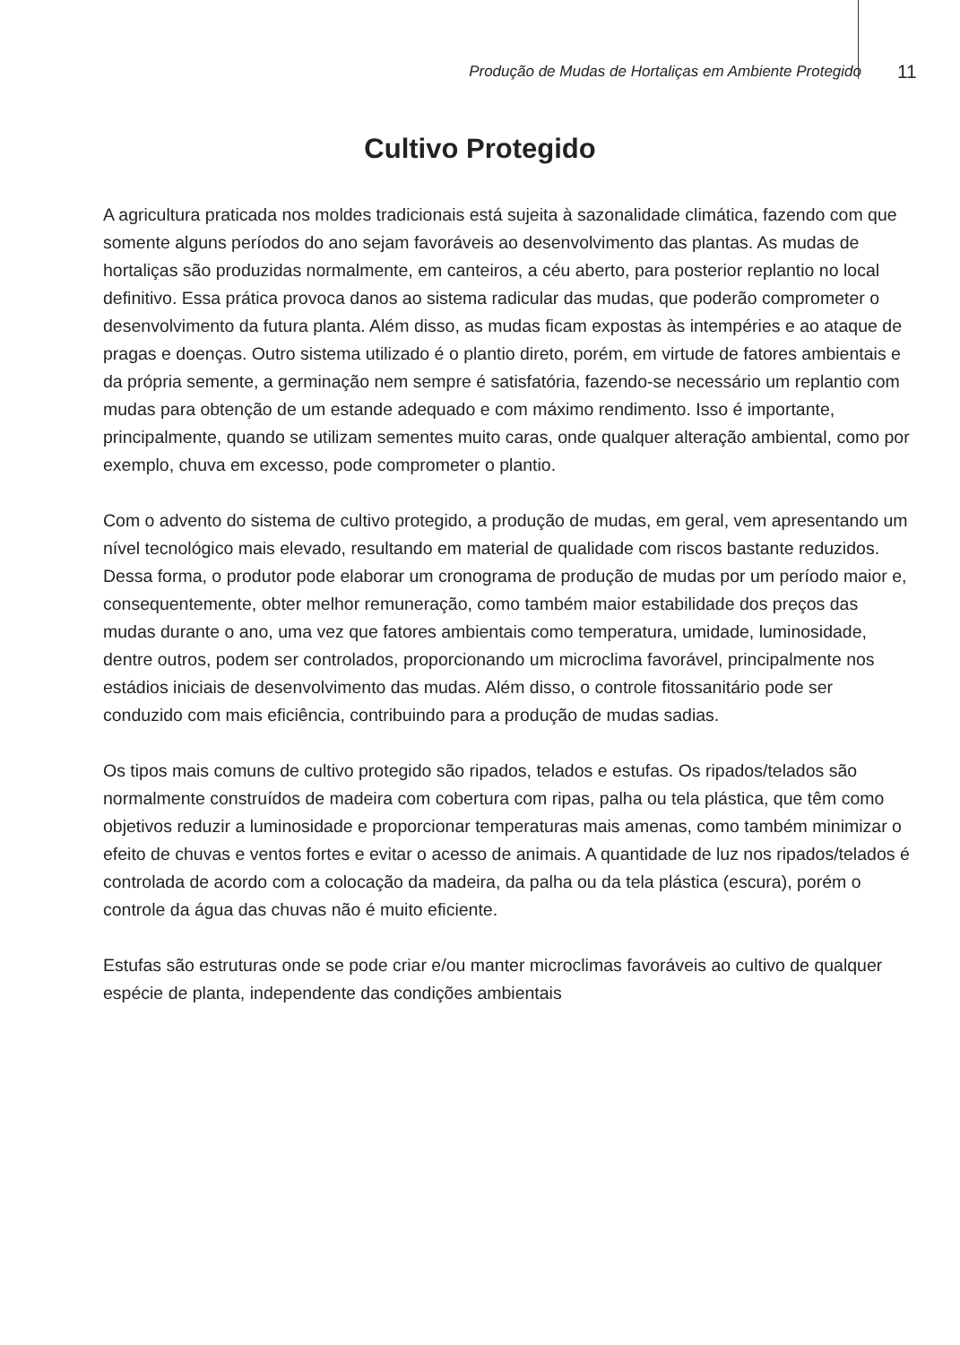Produção de Mudas de Hortaliças em Ambiente Protegido 11
Cultivo Protegido
A agricultura praticada nos moldes tradicionais está sujeita à sazonalidade climática, fazendo com que somente alguns períodos do ano sejam favoráveis ao desenvolvimento das plantas. As mudas de hortaliças são produzidas normalmente, em canteiros, a céu aberto, para posterior replantio no local definitivo. Essa prática provoca danos ao sistema radicular das mudas, que poderão comprometer o desenvolvimento da futura planta. Além disso, as mudas ficam expostas às intempéries e ao ataque de pragas e doenças. Outro sistema utilizado é o plantio direto, porém, em virtude de fatores ambientais e da própria semente, a germinação nem sempre é satisfatória, fazendo-se necessário um replantio com mudas para obtenção de um estande adequado e com máximo rendimento. Isso é importante, principalmente, quando se utilizam sementes muito caras, onde qualquer alteração ambiental, como por exemplo, chuva em excesso, pode comprometer o plantio.
Com o advento do sistema de cultivo protegido, a produção de mudas, em geral, vem apresentando um nível tecnológico mais elevado, resultando em material de qualidade com riscos bastante reduzidos. Dessa forma, o produtor pode elaborar um cronograma de produção de mudas por um período maior e, consequentemente, obter melhor remuneração, como também maior estabilidade dos preços das mudas durante o ano, uma vez que fatores ambientais como temperatura, umidade, luminosidade, dentre outros, podem ser controlados, proporcionando um microclima favorável, principalmente nos estádios iniciais de desenvolvimento das mudas. Além disso, o controle fitossanitário pode ser conduzido com mais eficiência, contribuindo para a produção de mudas sadias.
Os tipos mais comuns de cultivo protegido são ripados, telados e estufas. Os ripados/telados são normalmente construídos de madeira com cobertura com ripas, palha ou tela plástica, que têm como objetivos reduzir a luminosidade e proporcionar temperaturas mais amenas, como também minimizar o efeito de chuvas e ventos fortes e evitar o acesso de animais. A quantidade de luz nos ripados/telados é controlada de acordo com a colocação da madeira, da palha ou da tela plástica (escura), porém o controle da água das chuvas não é muito eficiente.
Estufas são estruturas onde se pode criar e/ou manter microclimas favoráveis ao cultivo de qualquer espécie de planta, independente das condições ambientais